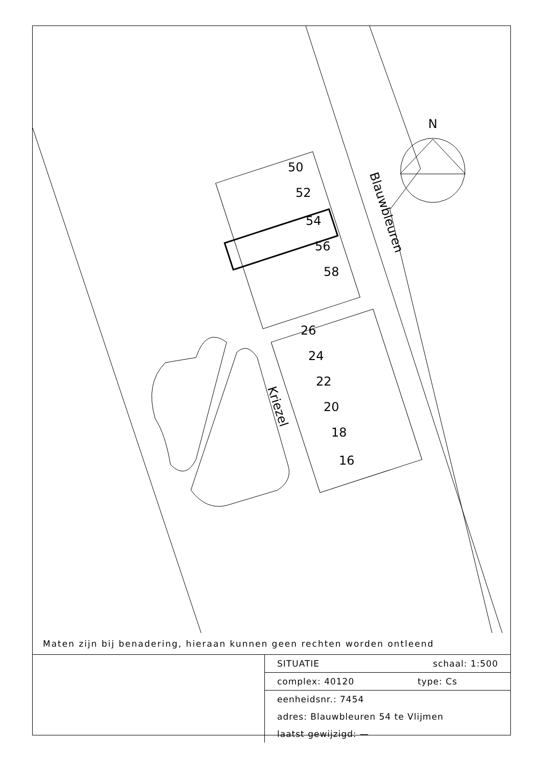N
50
52
54
56
58
26
24
22
20
18
16
Blauwbleuren
Kriezel
Maten zijn bij benadering, hieraan kunnen geen rechten worden ontleend
| | SITUATIE schaal: 1:500 |
| | complex: 40120 type: Cs |
| | eenheidsnr.: 7454 |
| | adres: Blauwbleuren 54 te Vlijmen |
| | laatst gewijzigd: — |